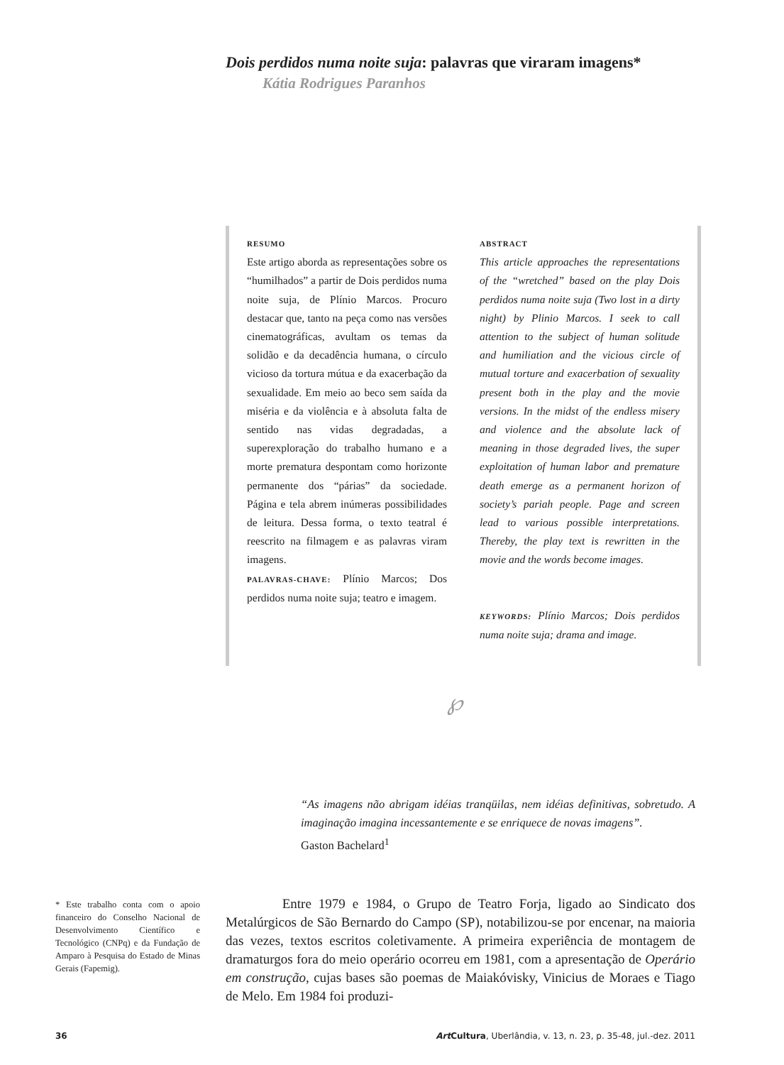Dois perdidos numa noite suja: palavras que viraram imagens*
Kátia Rodrigues Paranhos
RESUMO
Este artigo aborda as representações sobre os “humilhados” a partir de Dois perdidos numa noite suja, de Plínio Marcos. Procuro destacar que, tanto na peça como nas versões cinematográficas, avultam os temas da solidão e da decadência humana, o círculo vicioso da tortura mútua e da exacerbação da sexualidade. Em meio ao beco sem saída da miséria e da violência e à absoluta falta de sentido nas vidas degradadas, a superexploração do trabalho humano e a morte prematura despontam como horizonte permanente dos “párias” da sociedade. Página e tela abrem inúmeras possibilidades de leitura. Dessa forma, o texto teatral é reescrito na filmagem e as palavras viram imagens.
PALAVRAS-CHAVE: Plínio Marcos; Dos perdidos numa noite suja; teatro e imagem.
ABSTRACT
This article approaches the representations of the “wretched” based on the play Dois perdidos numa noite suja (Two lost in a dirty night) by Plinio Marcos. I seek to call attention to the subject of human solitude and humiliation and the vicious circle of mutual torture and exacerbation of sexuality present both in the play and the movie versions. In the midst of the endless misery and violence and the absolute lack of meaning in those degraded lives, the super exploitation of human labor and premature death emerge as a permanent horizon of society’s pariah people. Page and screen lead to various possible interpretations. Thereby, the play text is rewritten in the movie and the words become images.
KEYWORDS: Plínio Marcos; Dois perdidos numa noite suja; drama and image.
℘
“As imagens não abrigam idéias tranqüilas, nem idéias definitivas, sobretudo. A imaginação imagina incessantemente e se enriquece de novas imagens”.
Gaston Bachelard<sup>1</sup>
Entre 1979 e 1984, o Grupo de Teatro Forja, ligado ao Sindicato dos Metalúrgicos de São Bernardo do Campo (SP), notabilizou-se por encenar, na maioria das vezes, textos escritos coletivamente. A primeira experiência de montagem de dramaturgos fora do meio operário ocorreu em 1981, com a apresentação de Operário em construção, cujas bases são poemas de Maiakóvisky, Vinicius de Moraes e Tiago de Melo. Em 1984 foi produzi-
* Este trabalho conta com o apoio financeiro do Conselho Nacional de Desenvolvimento Científico e Tecnológico (CNPq) e da Fundação de Amparo à Pesquisa do Estado de Minas Gerais (Fapemig).
36 Art Cultura, Uberlândia, v. 13, n. 23, p. 35-48, jul.-dez. 2011